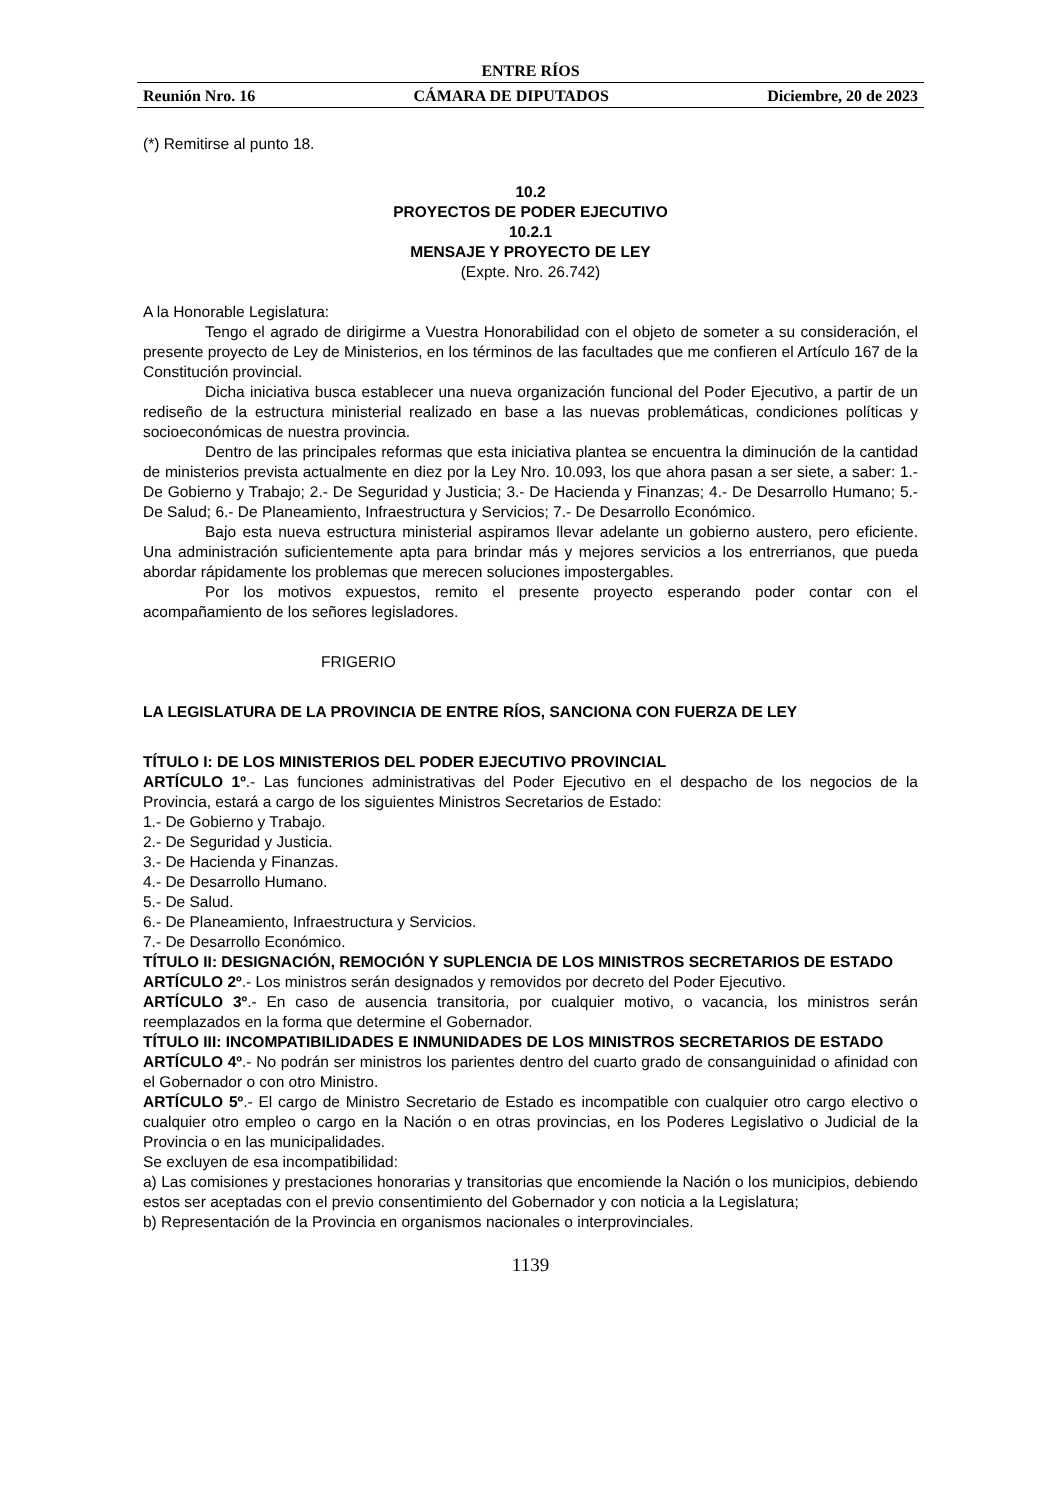ENTRE RÍOS
Reunión Nro. 16 CÁMARA DE DIPUTADOS Diciembre, 20 de 2023
(*) Remitirse al punto 18.
10.2
PROYECTOS DE PODER EJECUTIVO
10.2.1
MENSAJE Y PROYECTO DE LEY
(Expte. Nro. 26.742)
A la Honorable Legislatura:
Tengo el agrado de dirigirme a Vuestra Honorabilidad con el objeto de someter a su consideración, el presente proyecto de Ley de Ministerios, en los términos de las facultades que me confieren el Artículo 167 de la Constitución provincial.
Dicha iniciativa busca establecer una nueva organización funcional del Poder Ejecutivo, a partir de un rediseño de la estructura ministerial realizado en base a las nuevas problemáticas, condiciones políticas y socioeconómicas de nuestra provincia.
Dentro de las principales reformas que esta iniciativa plantea se encuentra la diminución de la cantidad de ministerios prevista actualmente en diez por la Ley Nro. 10.093, los que ahora pasan a ser siete, a saber: 1.- De Gobierno y Trabajo; 2.- De Seguridad y Justicia; 3.- De Hacienda y Finanzas; 4.- De Desarrollo Humano; 5.- De Salud; 6.- De Planeamiento, Infraestructura y Servicios; 7.- De Desarrollo Económico.
Bajo esta nueva estructura ministerial aspiramos llevar adelante un gobierno austero, pero eficiente. Una administración suficientemente apta para brindar más y mejores servicios a los entrerrianos, que pueda abordar rápidamente los problemas que merecen soluciones impostergables.
Por los motivos expuestos, remito el presente proyecto esperando poder contar con el acompañamiento de los señores legisladores.
FRIGERIO
LA LEGISLATURA DE LA PROVINCIA DE ENTRE RÍOS, SANCIONA CON FUERZA DE LEY
TÍTULO I: DE LOS MINISTERIOS DEL PODER EJECUTIVO PROVINCIAL
ARTÍCULO 1º.- Las funciones administrativas del Poder Ejecutivo en el despacho de los negocios de la Provincia, estará a cargo de los siguientes Ministros Secretarios de Estado:
1.- De Gobierno y Trabajo.
2.- De Seguridad y Justicia.
3.- De Hacienda y Finanzas.
4.- De Desarrollo Humano.
5.- De Salud.
6.- De Planeamiento, Infraestructura y Servicios.
7.- De Desarrollo Económico.
TÍTULO II: DESIGNACIÓN, REMOCIÓN Y SUPLENCIA DE LOS MINISTROS SECRETARIOS DE ESTADO
ARTÍCULO 2º.- Los ministros serán designados y removidos por decreto del Poder Ejecutivo.
ARTÍCULO 3º.- En caso de ausencia transitoria, por cualquier motivo, o vacancia, los ministros serán reemplazados en la forma que determine el Gobernador.
TÍTULO III: INCOMPATIBILIDADES E INMUNIDADES DE LOS MINISTROS SECRETARIOS DE ESTADO
ARTÍCULO 4º.- No podrán ser ministros los parientes dentro del cuarto grado de consanguinidad o afinidad con el Gobernador o con otro Ministro.
ARTÍCULO 5º.- El cargo de Ministro Secretario de Estado es incompatible con cualquier otro cargo electivo o cualquier otro empleo o cargo en la Nación o en otras provincias, en los Poderes Legislativo o Judicial de la Provincia o en las municipalidades.
Se excluyen de esa incompatibilidad:
a) Las comisiones y prestaciones honorarias y transitorias que encomiende la Nación o los municipios, debiendo estos ser aceptadas con el previo consentimiento del Gobernador y con noticia a la Legislatura;
b) Representación de la Provincia en organismos nacionales o interprovinciales.
1139